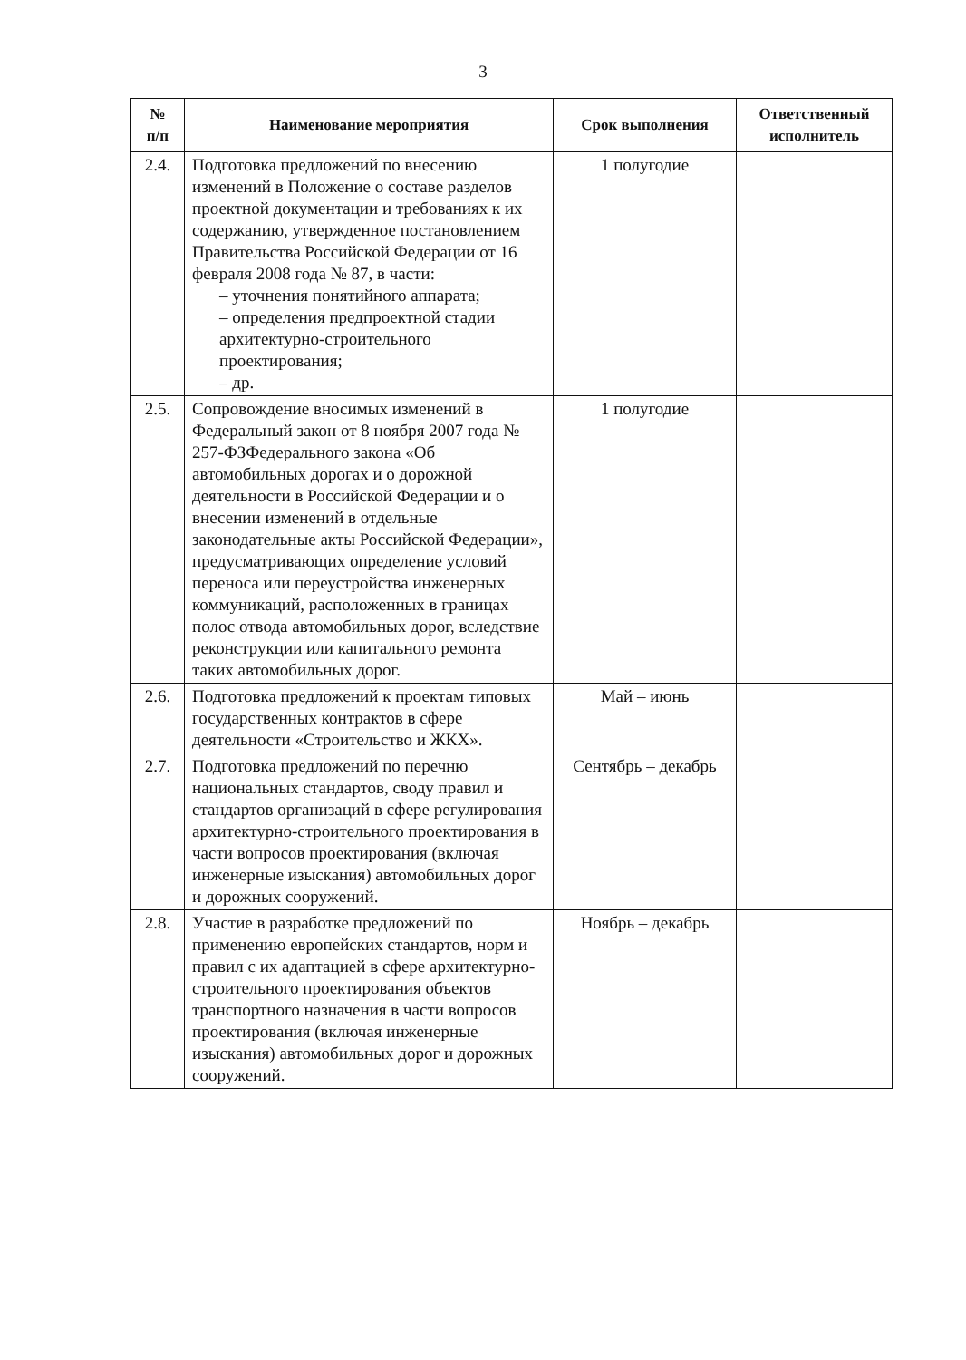3
| № п/п | Наименование мероприятия | Срок выполнения | Ответственный исполнитель |
| --- | --- | --- | --- |
| 2.4. | Подготовка предложений по внесению изменений в Положение о составе разделов проектной документации и требованиях к их содержанию, утвержденное постановлением Правительства Российской Федерации от 16 февраля 2008 года № 87, в части: – уточнения понятийного аппарата; – определения предпроектной стадии архитектурно-строительного проектирования; – др. | 1 полугодие | |
| 2.5. | Сопровождение вносимых изменений в Федеральный закон от 8 ноября 2007 года № 257-ФЗФедерального закона «Об автомобильных дорогах и о дорожной деятельности в Российской Федерации и о внесении изменений в отдельные законодательные акты Российской Федерации», предусматривающих определение условий переноса или переустройства инженерных коммуникаций, расположенных в границах полос отвода автомобильных дорог, вследствие реконструкции или капитального ремонта таких автомобильных дорог. | 1 полугодие | |
| 2.6. | Подготовка предложений к проектам типовых государственных контрактов в сфере деятельности «Строительство и ЖКХ». | Май – июнь | |
| 2.7. | Подготовка предложений по перечню национальных стандартов, своду правил и стандартов организаций в сфере регулирования архитектурно-строительного проектирования в части вопросов проектирования (включая инженерные изыскания) автомобильных дорог и дорожных сооружений. | Сентябрь – декабрь | |
| 2.8. | Участие в разработке предложений по применению европейских стандартов, норм и правил с их адаптацией в сфере архитектурно-строительного проектирования объектов транспортного назначения в части вопросов проектирования (включая инженерные изыскания) автомобильных дорог и дорожных сооружений. | Ноябрь – декабрь | |